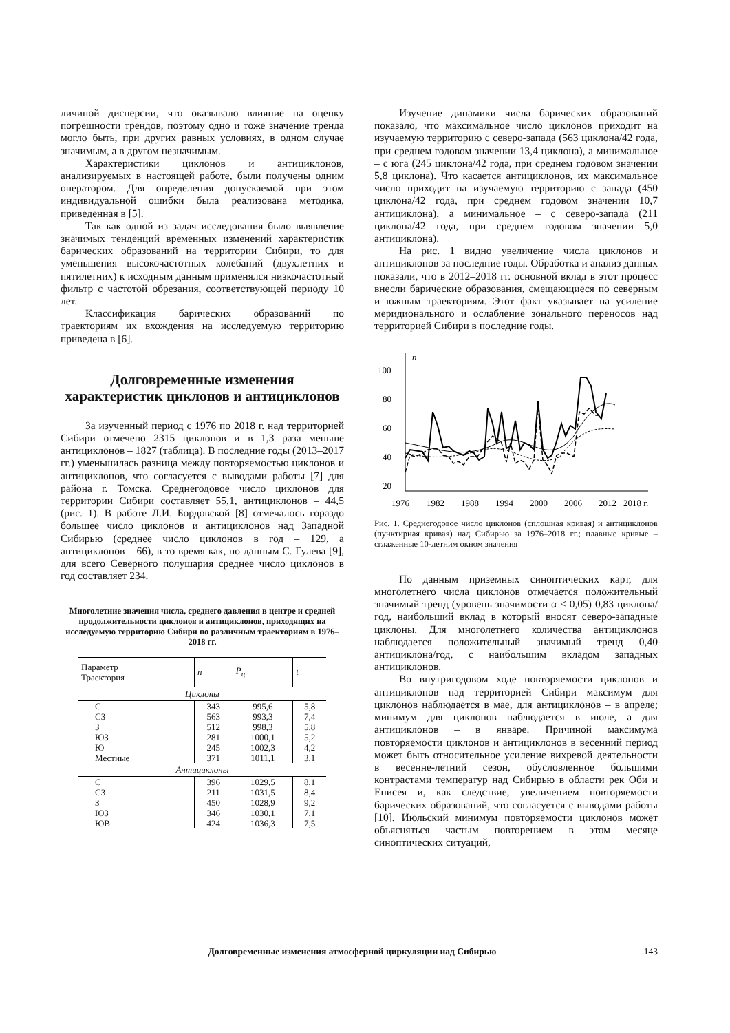личиной дисперсии, что оказывало влияние на оценку погрешности трендов, поэтому одно и тоже значение тренда могло быть, при других равных условиях, в одном случае значимым, а в другом незначимым.
Характеристики циклонов и антициклонов, анализируемых в настоящей работе, были получены одним оператором. Для определения допускаемой при этом индивидуальной ошибки была реализована методика, приведенная в [5].
Так как одной из задач исследования было выявление значимых тенденций временных изменений характеристик барических образований на территории Сибири, то для уменьшения высокочастотных колебаний (двухлетних и пятилетних) к исходным данным применялся низкочастотный фильтр с частотой обрезания, соответствующей периоду 10 лет.
Классификация барических образований по траекториям их вхождения на исследуемую территорию приведена в [6].
Долговременные изменения характеристик циклонов и антициклонов
За изученный период с 1976 по 2018 г. над территорией Сибири отмечено 2315 циклонов и в 1,3 раза меньше антициклонов – 1827 (таблица). В последние годы (2013–2017 гг.) уменьшилась разница между повторяемостью циклонов и антициклонов, что согласуется с выводами работы [7] для района г. Томска. Среднегодовое число циклонов для территории Сибири составляет 55,1, антициклонов – 44,5 (рис. 1). В работе Л.И. Бордовской [8] отмечалось гораздо большее число циклонов и антициклонов над Западной Сибирью (среднее число циклонов в год – 129, а антициклонов – 66), в то время как, по данным С. Гулева [9], для всего Северного полушария среднее число циклонов в год составляет 234.
Многолетние значения числа, среднего давления в центре и средней продолжительности циклонов и антициклонов, приходящих на исследуемую территорию Сибири по различным траекториям в 1976–2018 гг.
| Параметр Траектория | n | P<sub>ц</sub> | t |
| --- | --- | --- | --- |
| Циклоны | | | |
| С | 343 | 995,6 | 5,8 |
| СЗ | 563 | 993,3 | 7,4 |
| З | 512 | 998,3 | 5,8 |
| ЮЗ | 281 | 1000,1 | 5,2 |
| Ю | 245 | 1002,3 | 4,2 |
| Местные | 371 | 1011,1 | 3,1 |
| Антициклоны | | | |
| С | 396 | 1029,5 | 8,1 |
| СЗ | 211 | 1031,5 | 8,4 |
| З | 450 | 1028,9 | 9,2 |
| ЮЗ | 346 | 1030,1 | 7,1 |
| ЮВ | 424 | 1036,3 | 7,5 |
Изучение динамики числа барических образований показало, что максимальное число циклонов приходит на изучаемую территорию с северо-запада (563 циклона/42 года, при среднем годовом значении 13,4 циклона), а минимальное – с юга (245 циклона/42 года, при среднем годовом значении 5,8 циклона). Что касается антициклонов, их максимальное число приходит на изучаемую территорию с запада (450 циклона/42 года, при среднем годовом значении 10,7 антициклона), а минимальное – с северо-запада (211 циклона/42 года, при среднем годовом значении 5,0 антициклона).
На рис. 1 видно увеличение числа циклонов и антициклонов за последние годы. Обработка и анализ данных показали, что в 2012–2018 гг. основной вклад в этот процесс внесли барические образования, смещающиеся по северным и южным траекториям. Этот факт указывает на усиление меридионального и ослабление зонального переносов над территорией Сибири в последние годы.
n
100
80
60
40
20
1976
1982
1988
1994
2000
2006
2012
2018 г.
Рис. 1. Среднегодовое число циклонов (сплошная кривая) и антициклонов (пунктирная кривая) над Сибирью за 1976–2018 гг.; плавные кривые – сглаженные 10-летним окном значения
По данным приземных синоптических карт, для многолетнего числа циклонов отмечается положительный значимый тренд (уровень значимости α < 0,05) 0,83 циклона/год, наибольший вклад в который вносят северо-западные циклоны. Для многолетнего количества антициклонов наблюдается положительный значимый тренд 0,40 антициклона/год, с наибольшим вкладом западных антициклонов.
Во внутригодовом ходе повторяемости циклонов и антициклонов над территорией Сибири максимум для циклонов наблюдается в мае, для антициклонов – в апреле; минимум для циклонов наблюдается в июле, а для антициклонов – в январе. Причиной максимума повторяемости циклонов и антициклонов в весенний период может быть относительное усиление вихревой деятельности в весенне-летний сезон, обусловленное большими контрастами температур над Сибирью в области рек Оби и Енисея и, как следствие, увеличением повторяемости барических образований, что согласуется с выводами работы [10]. Июльский минимум повторяемости циклонов может объясняться частым повторением в этом месяце синоптических ситуаций,
Долговременные изменения атмосферной циркуляции над Сибирью 143